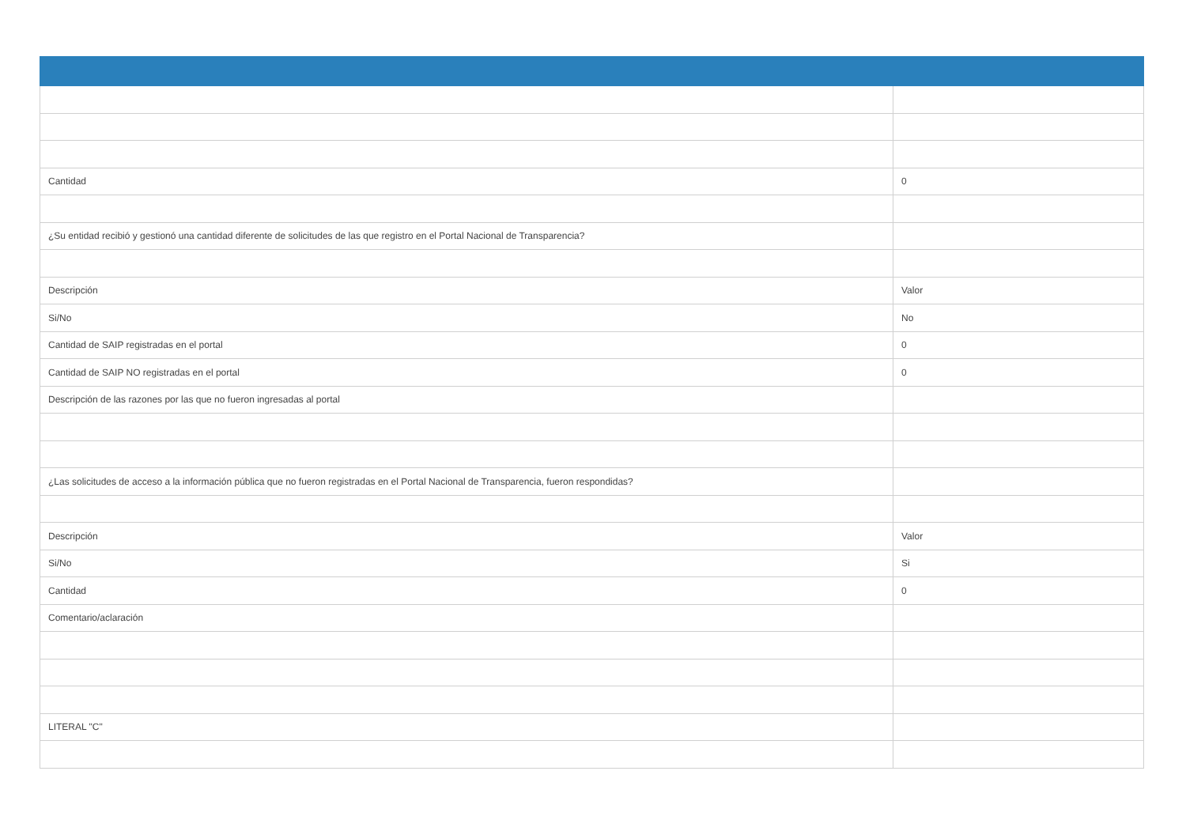| Cantidad | 0 |
| ¿Su entidad recibió y gestionó una cantidad diferente de solicitudes de las que registro en el Portal Nacional de Transparencia? | |
| Descripción | Valor |
| Si/No | No |
| Cantidad de SAIP registradas en el portal | 0 |
| Cantidad de SAIP NO registradas en el portal | 0 |
| Descripción de las razones por las que no fueron ingresadas al portal | |
| ¿Las solicitudes de acceso a la información pública que no fueron registradas en el Portal Nacional de Transparencia, fueron respondidas? | |
| Descripción | Valor |
| Si/No | Si |
| Cantidad | 0 |
| Comentario/aclaración | |
| LITERAL "C" | |